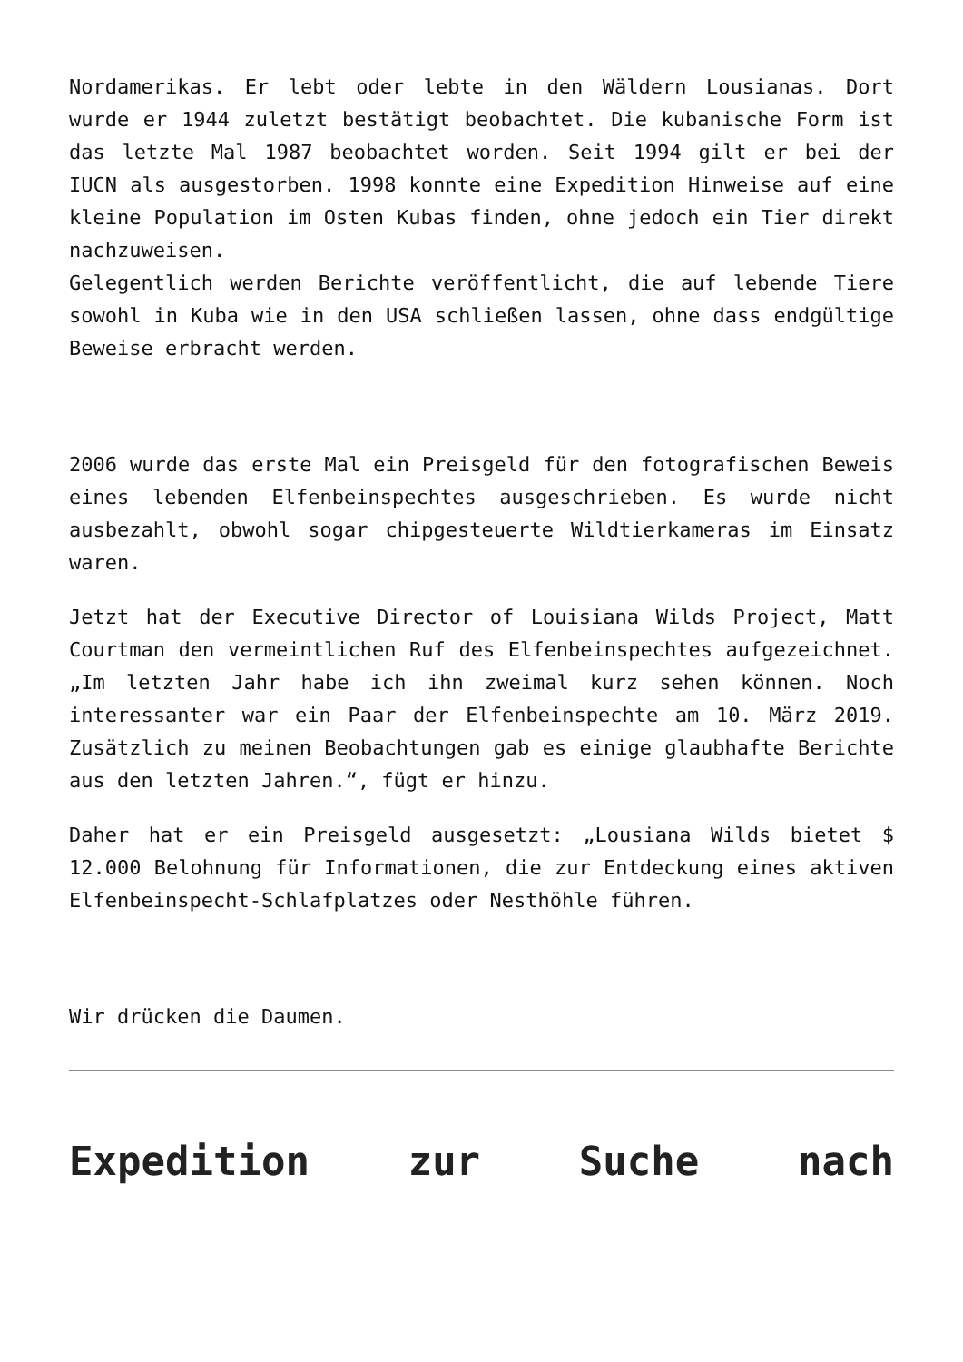Nordamerikas. Er lebt oder lebte in den Wäldern Lousianas. Dort wurde er 1944 zuletzt bestätigt beobachtet. Die kubanische Form ist das letzte Mal 1987 beobachtet worden. Seit 1994 gilt er bei der IUCN als ausgestorben. 1998 konnte eine Expedition Hinweise auf eine kleine Population im Osten Kubas finden, ohne jedoch ein Tier direkt nachzuweisen.
Gelegentlich werden Berichte veröffentlicht, die auf lebende Tiere sowohl in Kuba wie in den USA schließen lassen, ohne dass endgültige Beweise erbracht werden.
2006 wurde das erste Mal ein Preisgeld für den fotografischen Beweis eines lebenden Elfenbeinspechtes ausgeschrieben. Es wurde nicht ausbezahlt, obwohl sogar chipgesteuerte Wildtierkameras im Einsatz waren.
Jetzt hat der Executive Director of Louisiana Wilds Project, Matt Courtman den vermeintlichen Ruf des Elfenbeinspechtes aufgezeichnet. „Im letzten Jahr habe ich ihn zweimal kurz sehen können. Noch interessanter war ein Paar der Elfenbeinspechte am 10. März 2019. Zusätzlich zu meinen Beobachtungen gab es einige glaubhafte Berichte aus den letzten Jahren.“, fügt er hinzu.
Daher hat er ein Preisgeld ausgesetzt: „Lousiana Wilds bietet $ 12.000 Belohnung für Informationen, die zur Entdeckung eines aktiven Elfenbeinspecht-Schlafplatzes oder Nesthöhle führen.
Wir drücken die Daumen.
Expedition zur Suche nach